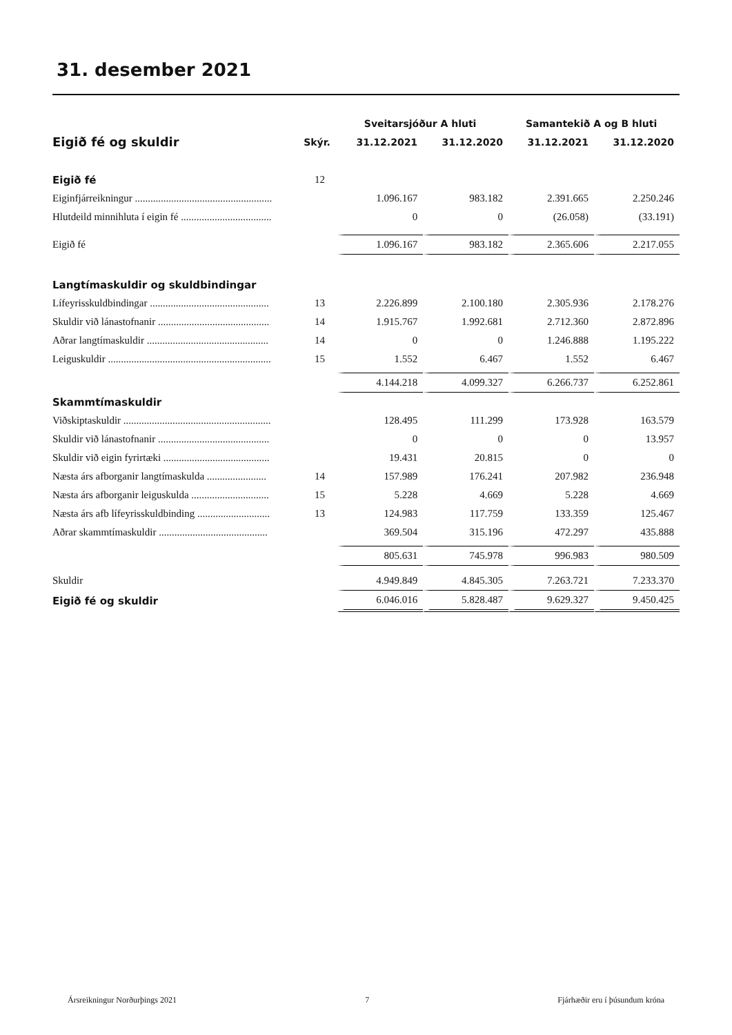31. desember 2021
| | | Sveitarsjóður A hluti | | Samantekið A og B hluti | |
| --- | --- | --- | --- | --- | --- |
| Eigið fé og skuldir | Skýr. | 31.12.2021 | 31.12.2020 | 31.12.2021 | 31.12.2020 |
| Eigið fé | 12 | | | | |
| Eiginfjárreikningur ..................................................... | | 1.096.167 | 983.182 | 2.391.665 | 2.250.246 |
| Hlutdeild minnihluta í eigin fé ................................... | | 0 | 0 | (26.058) | (33.191) |
| Eigið fé | | 1.096.167 | 983.182 | 2.365.606 | 2.217.055 |
| Langtímaskuldir og skuldbindingar | | | | | |
| Lífeyrisskuldbindingar .............................................. | 13 | 2.226.899 | 2.100.180 | 2.305.936 | 2.178.276 |
| Skuldir við lánastofnanir ........................................... | 14 | 1.915.767 | 1.992.681 | 2.712.360 | 2.872.896 |
| Aðrar langtímaskuldir ............................................... | 14 | 0 | 0 | 1.246.888 | 1.195.222 |
| Leiguskuldir ............................................................... | 15 | 1.552 | 6.467 | 1.552 | 6.467 |
| | | 4.144.218 | 4.099.327 | 6.266.737 | 6.252.861 |
| Skammtímaskuldir | | | | | |
| Viðskiptaskuldir ......................................................... | | 128.495 | 111.299 | 173.928 | 163.579 |
| Skuldir við lánastofnanir ........................................... | | 0 | 0 | 0 | 13.957 |
| Skuldir við eigin fyrirtæki ......................................... | | 19.431 | 20.815 | 0 | 0 |
| Næsta árs afborganir langtímaskulda ....................... | 14 | 157.989 | 176.241 | 207.982 | 236.948 |
| Næsta árs afborganir leiguskulda .............................. | 15 | 5.228 | 4.669 | 5.228 | 4.669 |
| Næsta árs afb lífeyrisskuldbinding ............................ | 13 | 124.983 | 117.759 | 133.359 | 125.467 |
| Aðrar skammtímaskuldir .......................................... | | 369.504 | 315.196 | 472.297 | 435.888 |
| | | 805.631 | 745.978 | 996.983 | 980.509 |
| Skuldir | | 4.949.849 | 4.845.305 | 7.263.721 | 7.233.370 |
| Eigið fé og skuldir | | 6.046.016 | 5.828.487 | 9.629.327 | 9.450.425 |
Ársreikningur Norðurþings 2021 7 Fjárhæðir eru í þúsundum króna